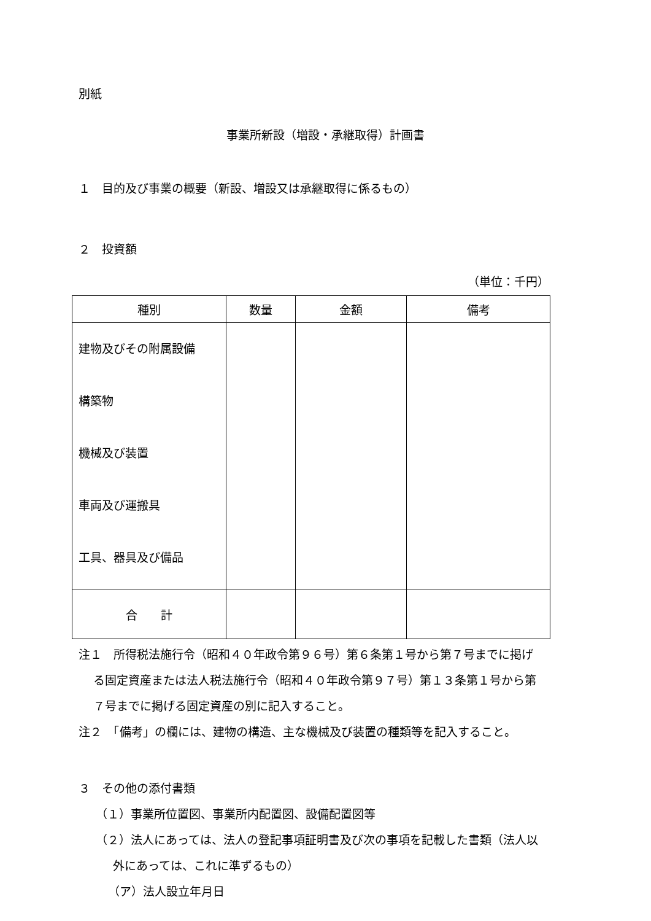別紙
事業所新設（増設・承継取得）計画書
１　目的及び事業の概要（新設、増設又は承継取得に係るもの）
２　投資額
（単位：千円）
| 種別 | 数量 | 金額 | 備考 |
| --- | --- | --- | --- |
| 建物及びその附属設備 構築物 機械及び装置 車両及び運搬具 工具、器具及び備品 | | | |
| 合 計 | | | |
注１　所得税法施行令（昭和４０年政令第９６号）第６条第１号から第７号までに掲げ
る固定資産または法人税法施行令（昭和４０年政令第９７号）第１３条第１号から第
７号までに掲げる固定資産の別に記入すること。
注２　「備考」の欄には、建物の構造、主な機械及び装置の種類等を記入すること。
３　その他の添付書類
（１）事業所位置図、事業所内配置図、設備配置図等
（２）法人にあっては、法人の登記事項証明書及び次の事項を記載した書類（法人以
外にあっては、これに準ずるもの）
（ア）法人設立年月日